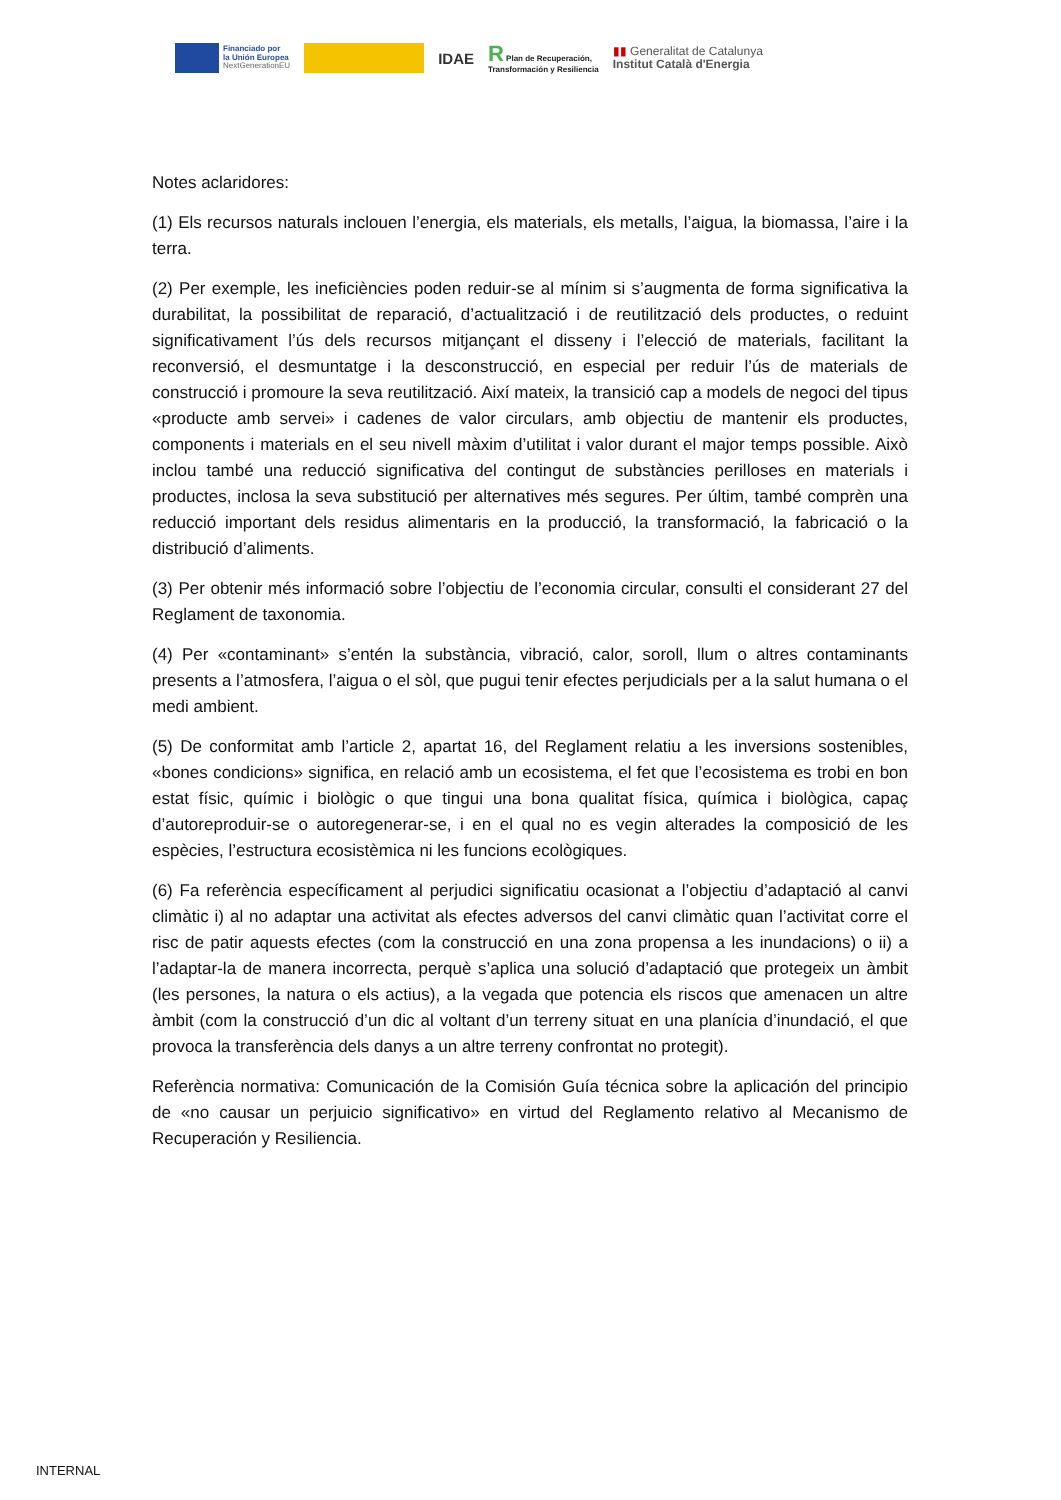Financiado por
la Unión Europea
NextGenerationEU
IDAE
R Plan de Recuperación,
Transformación y Resiliencia
▮▮ Generalitat de Catalunya
Institut Català d'Energia
Notes aclaridores:
(1) Els recursos naturals inclouen l’energia, els materials, els metalls, l’aigua, la biomassa, l’aire i la terra.
(2) Per exemple, les ineficiències poden reduir-se al mínim si s’augmenta de forma significativa la durabilitat, la possibilitat de reparació, d’actualització i de reutilització dels productes, o reduint significativament l’ús dels recursos mitjançant el disseny i l’elecció de materials, facilitant la reconversió, el desmuntatge i la desconstrucció, en especial per reduir l’ús de materials de construcció i promoure la seva reutilització. Així mateix, la transició cap a models de negoci del tipus «producte amb servei» i cadenes de valor circulars, amb objectiu de mantenir els productes, components i materials en el seu nivell màxim d’utilitat i valor durant el major temps possible. Això inclou també una reducció significativa del contingut de substàncies perilloses en materials i productes, inclosa la seva substitució per alternatives més segures. Per últim, també comprèn una reducció important dels residus alimentaris en la producció, la transformació, la fabricació o la distribució d’aliments.
(3) Per obtenir més informació sobre l’objectiu de l’economia circular, consulti el considerant 27 del Reglament de taxonomia.
(4) Per «contaminant» s’entén la substància, vibració, calor, soroll, llum o altres contaminants presents a l’atmosfera, l’aigua o el sòl, que pugui tenir efectes perjudicials per a la salut humana o el medi ambient.
(5) De conformitat amb l’article 2, apartat 16, del Reglament relatiu a les inversions sostenibles, «bones condicions» significa, en relació amb un ecosistema, el fet que l’ecosistema es trobi en bon estat físic, químic i biològic o que tingui una bona qualitat física, química i biològica, capaç d’autoreproduir-se o autoregenerar-se, i en el qual no es vegin alterades la composició de les espècies, l’estructura ecosistèmica ni les funcions ecològiques.
(6) Fa referència específicament al perjudici significatiu ocasionat a l’objectiu d’adaptació al canvi climàtic i) al no adaptar una activitat als efectes adversos del canvi climàtic quan l’activitat corre el risc de patir aquests efectes (com la construcció en una zona propensa a les inundacions) o ii) a l’adaptar-la de manera incorrecta, perquè s’aplica una solució d’adaptació que protegeix un àmbit (les persones, la natura o els actius), a la vegada que potencia els riscos que amenacen un altre àmbit (com la construcció d’un dic al voltant d’un terreny situat en una planícia d’inundació, el que provoca la transferència dels danys a un altre terreny confrontat no protegit).
Referència normativa: Comunicación de la Comisión Guía técnica sobre la aplicación del principio de «no causar un perjuicio significativo» en virtud del Reglamento relativo al Mecanismo de Recuperación y Resiliencia.
INTERNAL